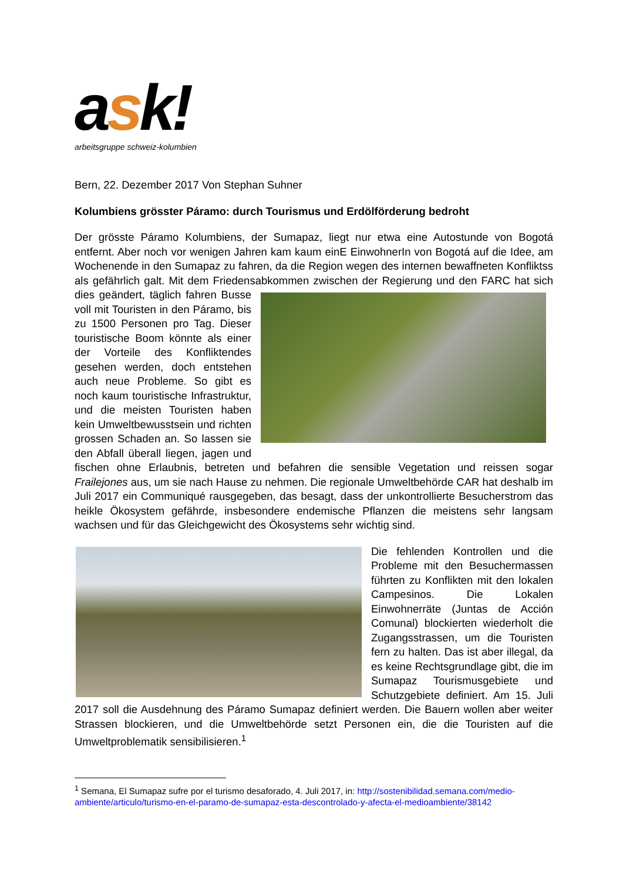ask!
arbeitsgruppe schweiz-kolumbien
Bern, 22. Dezember 2017 Von Stephan Suhner
Kolumbiens grösster Páramo: durch Tourismus und Erdölförderung bedroht
Der grösste Páramo Kolumbiens, der Sumapaz, liegt nur etwa eine Autostunde von Bogotá entfernt. Aber noch vor wenigen Jahren kam kaum einE EinwohnerIn von Bogotá auf die Idee, am Wochenende in den Sumapaz zu fahren, da die Region wegen des internen bewaffneten Konfliktss als gefährlich galt. Mit dem Friedensabkommen zwischen der Regierung und den FARC hat sich dies geändert, täglich fahren Busse voll mit Touristen in den Páramo, bis zu 1500 Personen pro Tag. Dieser touristische Boom könnte als einer der Vorteile des Konfliktendes gesehen werden, doch entstehen auch neue Probleme. So gibt es noch kaum touristische Infrastruktur, und die meisten Touristen haben kein Umweltbewusstsein und richten grossen Schaden an. So lassen sie den Abfall überall liegen, jagen und fischen ohne Erlaubnis, betreten und befahren die sensible Vegetation und reissen sogar Frailejones aus, um sie nach Hause zu nehmen. Die regionale Umweltbehörde CAR hat deshalb im Juli 2017 ein Communiqué rausgegeben, das besagt, dass der unkontrollierte Besucherstrom das heikle Ökosystem gefährde, insbesondere endemische Pflanzen die meistens sehr langsam wachsen und für das Gleichgewicht des Ökosystems sehr wichtig sind.
Die fehlenden Kontrollen und die Probleme mit den Besuchermassen führten zu Konflikten mit den lokalen Campesinos. Die Lokalen Einwohnerräte (Juntas de Acción Comunal) blockierten wiederholt die Zugangsstrassen, um die Touristen fern zu halten. Das ist aber illegal, da es keine Rechtsgrundlage gibt, die im Sumapaz Tourismusgebiete und Schutzgebiete definiert. Am 15. Juli 2017 soll die Ausdehnung des Páramo Sumapaz definiert werden. Die Bauern wollen aber weiter Strassen blockieren, und die Umweltbehörde setzt Personen ein, die die Touristen auf die Umweltproblematik sensibilisieren.<sup>1</sup>
<sup>1</sup> Semana, El Sumapaz sufre por el turismo desaforado, 4. Juli 2017, in: http://sostenibilidad.semana.com/medio-ambiente/articulo/turismo-en-el-paramo-de-sumapaz-esta-descontrolado-y-afecta-el-medioambiente/38142